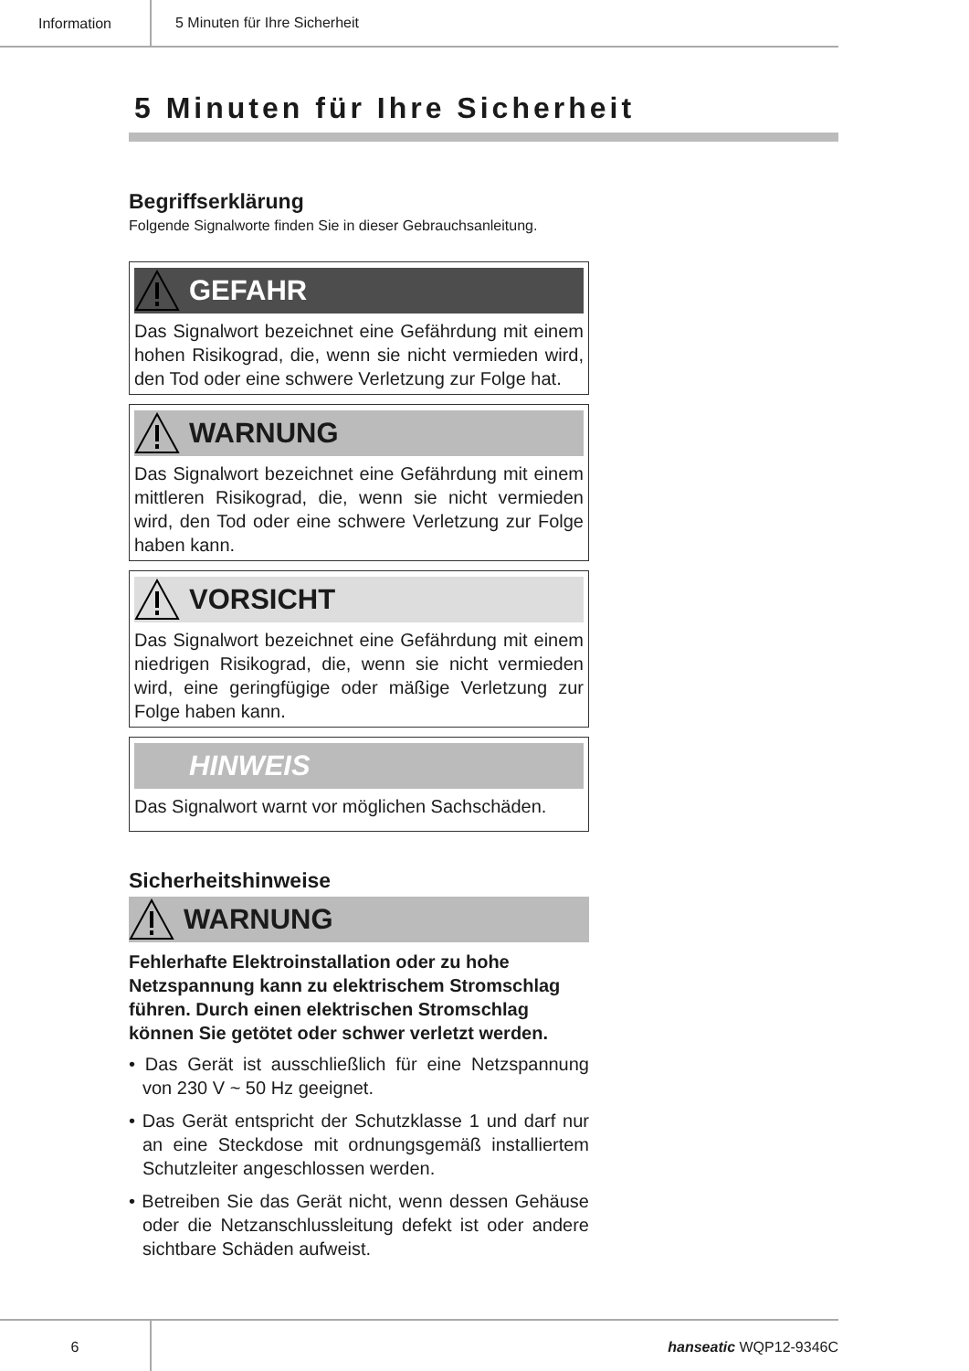Information
5 Minuten für Ihre Sicherheit
5 Minuten für Ihre Sicherheit
Begriffserklärung
Folgende Signalworte finden Sie in dieser Gebrauchsanleitung.
GEFAHR
Das Signalwort bezeichnet eine Gefährdung mit einem hohen Risikograd, die, wenn sie nicht vermieden wird, den Tod oder eine schwere Verletzung zur Folge hat.
WARNUNG
Das Signalwort bezeichnet eine Gefährdung mit einem mittleren Risikograd, die, wenn sie nicht vermieden wird, den Tod oder eine schwere Verletzung zur Folge haben kann.
VORSICHT
Das Signalwort bezeichnet eine Gefährdung mit einem niedrigen Risikograd, die, wenn sie nicht vermieden wird, eine geringfügige oder mäßige Verletzung zur Folge haben kann.
HINWEIS
Das Signalwort warnt vor möglichen Sachschäden.
Sicherheitshinweise
WARNUNG
Fehlerhafte Elektroinstallation oder zu hohe Netzspannung kann zu elektrischem Stromschlag führen. Durch einen elektrischen Stromschlag können Sie getötet oder schwer verletzt werden.
• Das Gerät ist ausschließlich für eine Netzspannung von 230 V ~ 50 Hz geeignet.
• Das Gerät entspricht der Schutzklasse 1 und darf nur an eine Steckdose mit ordnungsgemäß installiertem Schutzleiter angeschlossen werden.
• Betreiben Sie das Gerät nicht, wenn dessen Gehäuse oder die Netzanschlussleitung defekt ist oder andere sichtbare Schäden aufweist.
6 hanseatic WQP12-9346C